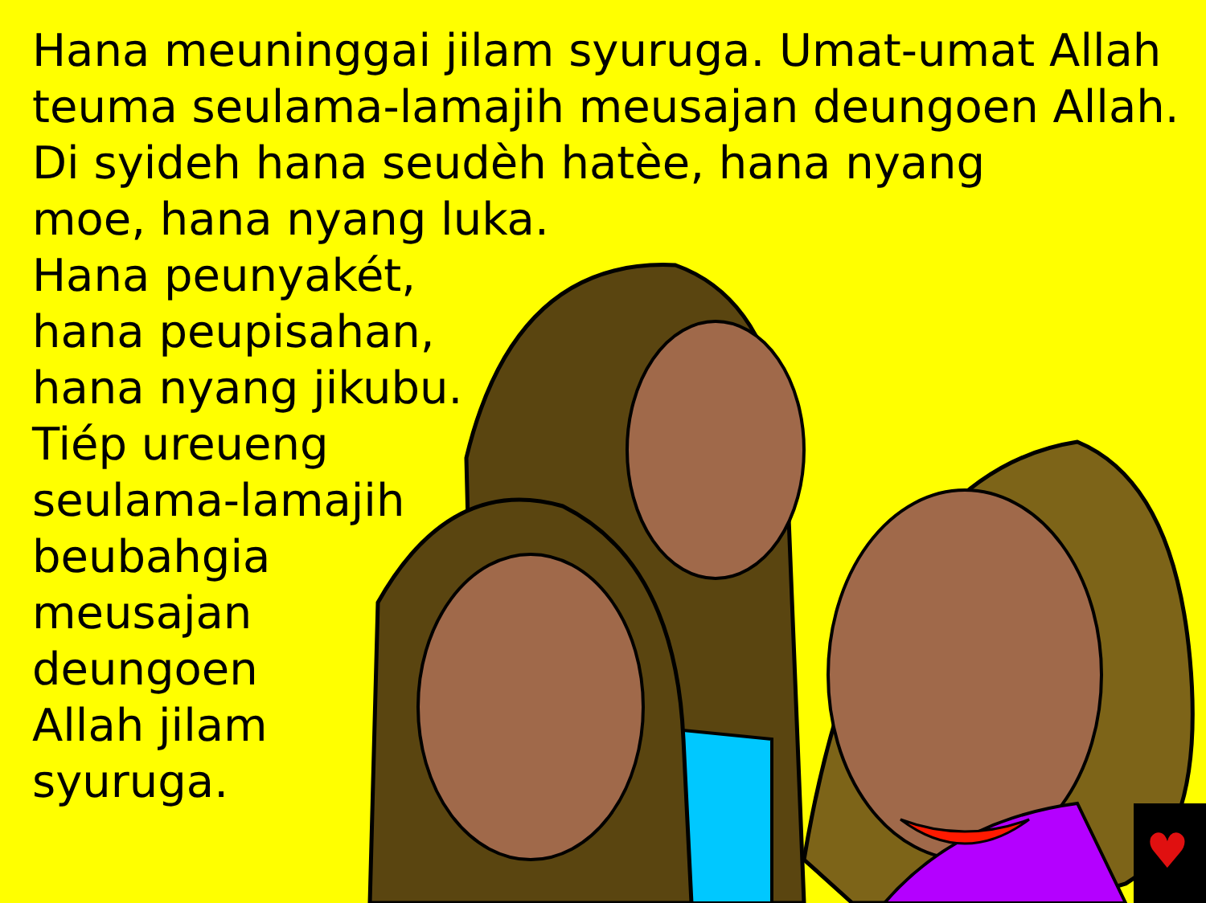Hana meuninggai jilam syuruga. Umat-umat Allah
teuma seulama-lamajih meusajan deungoen Allah.
Di syideh hana seudèh hatèe, hana nyang
moe, hana nyang luka.
Hana peunyakét,
hana peupisahan,
hana nyang jikubu.
Tiép ureueng
seulama-lamajih
beubahgia
meusajan
deungoen
Allah jilam
syuruga.
♥